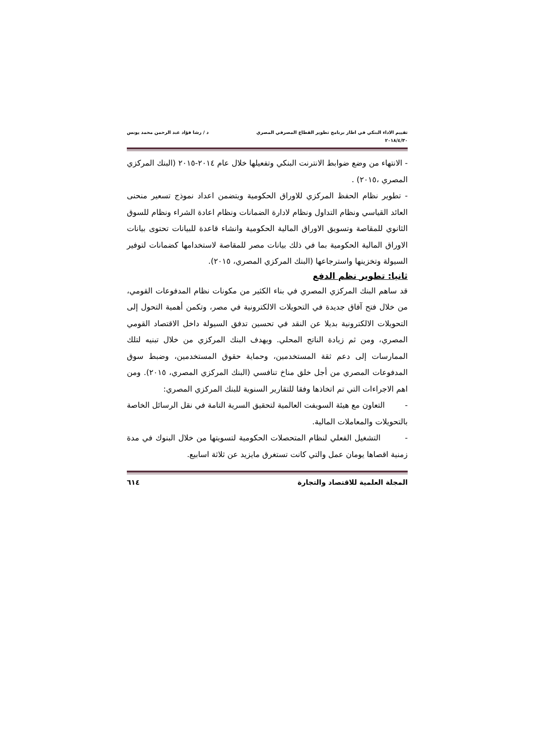تقييم الاداء البنكي في اطار برنامج تطوير القطاع المصرفي المصري
٢٠١٨/٤/٣٠
د / رشا فؤاد عبد الرحمن محمد يونس
- الانتهاء من وضع ضوابط الانترنت البنكي وتفعيلها خلال عام ٢٠١٤-٢٠١٥ (البنك المركزي المصري ،٢٠١٥) .
- تطوير نظام الحفظ المركزي للاوراق الحكومية ويتضمن اعداد نموذج تسعير منحنى العائد القياسي ونظام التداول ونظام لادارة الضمانات ونظام اعادة الشراء ونظام للسوق الثانوي للمقاصة وتسويق الاوراق المالية الحكومية وانشاء قاعدة للبيانات تحتوى بيانات الاوراق المالية الحكومية بما في ذلك بيانات مصر للمقاصة لاستخدامها كضمانات لتوفير السيولة وتخزينها واسترجاعها (البنك المركزي المصري، ٢٠١٥).
ثانيا: تطوير نظم الدفع
قد ساهم البنك المركزي المصري في بناء الكثير من مكونات نظام المدفوعات القومي، من خلال فتح آفاق جديدة في التحويلات الالكترونية في مصر، وتكمن أهمية التحول إلى التحويلات الالكترونية بديلا عن النقد في تحسين تدفق السيولة داخل الاقتصاد القومي المصري، ومن ثم زيادة الناتج المحلي. ويهدف البنك المركزي من خلال تبنيه لتلك الممارسات إلى دعم ثقة المستخدمين، وحماية حقوق المستخدمين، وضبط سوق المدفوعات المصري من أجل خلق مناخ تنافسي (البنك المركزي المصري، ٢٠١٥). ومن اهم الاجراءات التي تم اتخاذها وفقا للتقارير السنوية للبنك المركزي المصري:
- التعاون مع هيئة السويفت العالمية لتحقيق السرية التامة في نقل الرسائل الخاصة بالتحويلات والمعاملات المالية.
- التشغيل الفعلي لنظام المتحصلات الحكومية لتسويتها من خلال البنوك في مدة زمنية اقصاها يومان عمل والتي كانت تستغرق مايزيد عن ثلاثة اسابيع.
المجلة العلمية للاقتصاد والتجارة
٦١٤